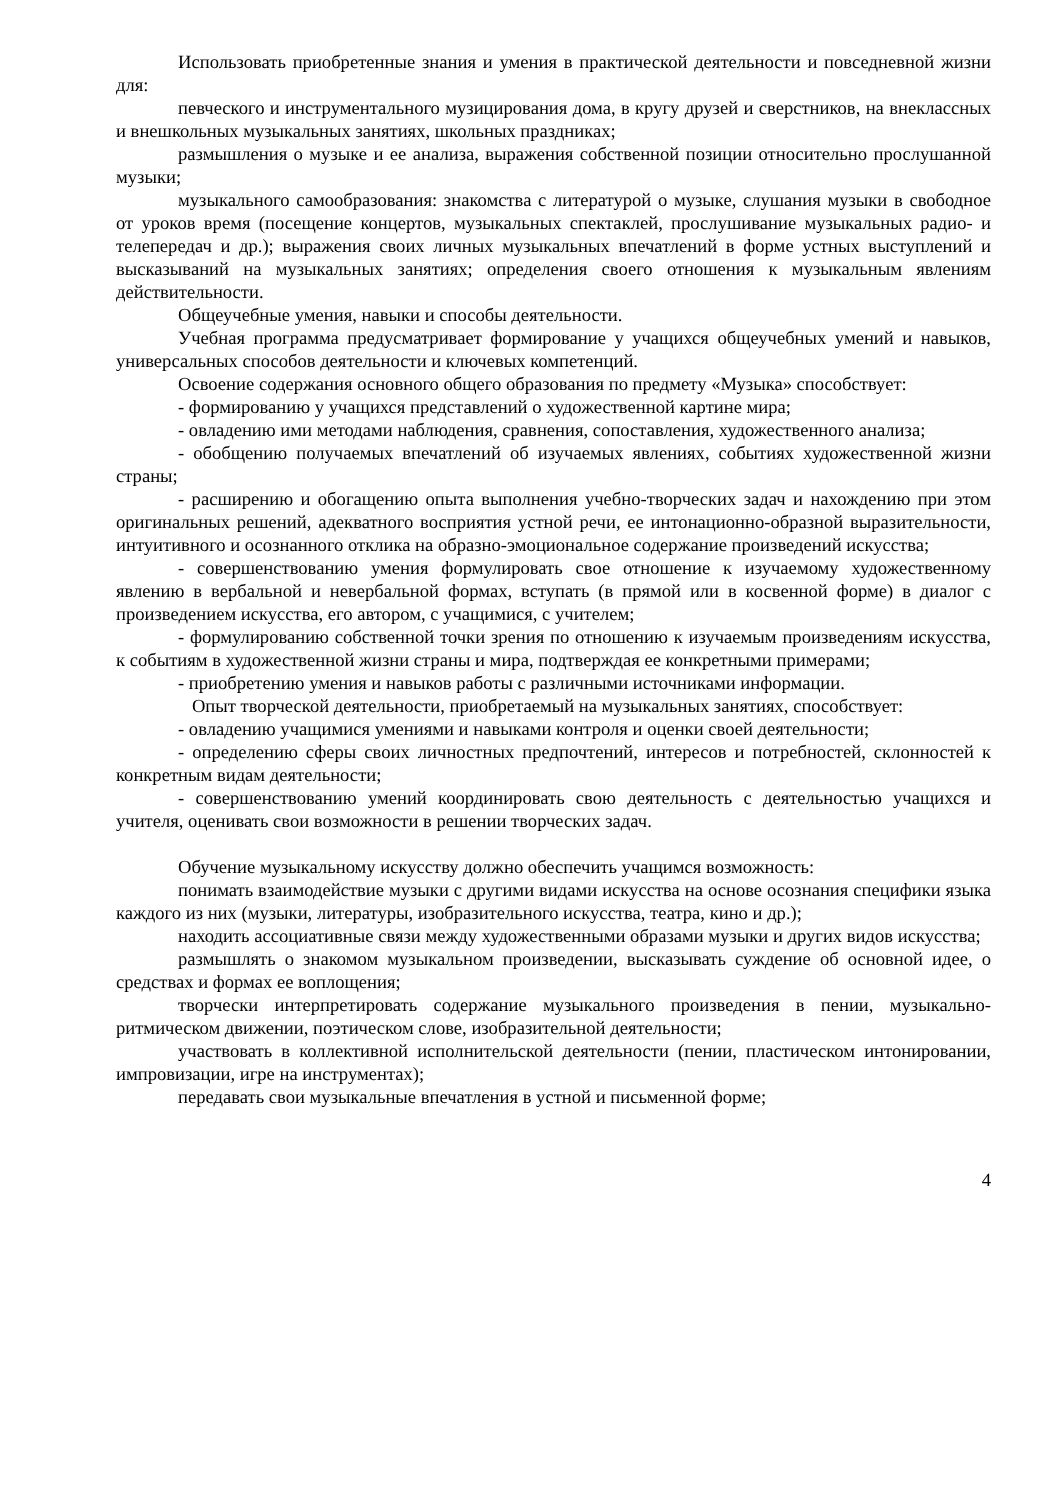Использовать приобретенные знания и умения в практической деятельности и повседневной жизни для:
певческого и инструментального музицирования дома, в кругу друзей и сверстников, на внеклассных и внешкольных музыкальных занятиях, школьных праздниках;
размышления о музыке и ее анализа, выражения собственной позиции относительно прослушанной музыки;
музыкального самообразования: знакомства с литературой о музыке, слушания музыки в свободное от уроков время (посещение концертов, музыкальных спектаклей, прослушивание музыкальных радио- и телепередач и др.); выражения своих личных музыкальных впечатлений в форме устных выступлений и высказываний на музыкальных занятиях; определения своего отношения к музыкальным явлениям действительности.
Общеучебные умения, навыки и способы деятельности.
Учебная программа предусматривает формирование у учащихся общеучебных умений и навыков, универсальных способов деятельности и ключевых компетенций.
Освоение содержания основного общего образования по предмету «Музыка» способствует:
- формированию у учащихся представлений о художественной картине мира;
- овладению ими методами наблюдения, сравнения, сопоставления, художественного анализа;
- обобщению получаемых впечатлений об изучаемых явлениях, событиях художественной жизни страны;
- расширению и обогащению опыта выполнения учебно-творческих задач и нахождению при этом оригинальных решений, адекватного восприятия устной речи, ее интонационно-образной выразительности, интуитивного и осознанного отклика на образно-эмоциональное содержание произведений искусства;
- совершенствованию умения формулировать свое отношение к изучаемому художественному явлению в вербальной и невербальной формах, вступать (в прямой или в косвенной форме) в диалог с произведением искусства, его автором, с учащимися, с учителем;
- формулированию собственной точки зрения по отношению к изучаемым произведениям искусства, к событиям в художественной жизни страны и мира, подтверждая ее конкретными примерами;
- приобретению умения и навыков работы с различными источниками информации.
Опыт творческой деятельности, приобретаемый на музыкальных занятиях, способствует:
- овладению учащимися умениями и навыками контроля и оценки своей деятельности;
- определению сферы своих личностных предпочтений, интересов и потребностей, склонностей к конкретным видам деятельности;
- совершенствованию умений координировать свою деятельность с деятельностью учащихся и учителя, оценивать свои возможности в решении творческих задач.
Обучение музыкальному искусству должно обеспечить учащимся возможность:
понимать взаимодействие музыки с другими видами искусства на основе осознания специфики языка каждого из них (музыки, литературы, изобразительного искусства, театра, кино и др.);
находить ассоциативные связи между художественными образами музыки и других видов искусства;
размышлять о знакомом музыкальном произведении, высказывать суждение об основной идее, о средствах и формах ее воплощения;
творчески интерпретировать содержание музыкального произведения в пении, музыкально- ритмическом движении, поэтическом слове, изобразительной деятельности;
участвовать в коллективной исполнительской деятельности (пении, пластическом интонировании, импровизации, игре на инструментах);
передавать свои музыкальные впечатления в устной и письменной форме;
4